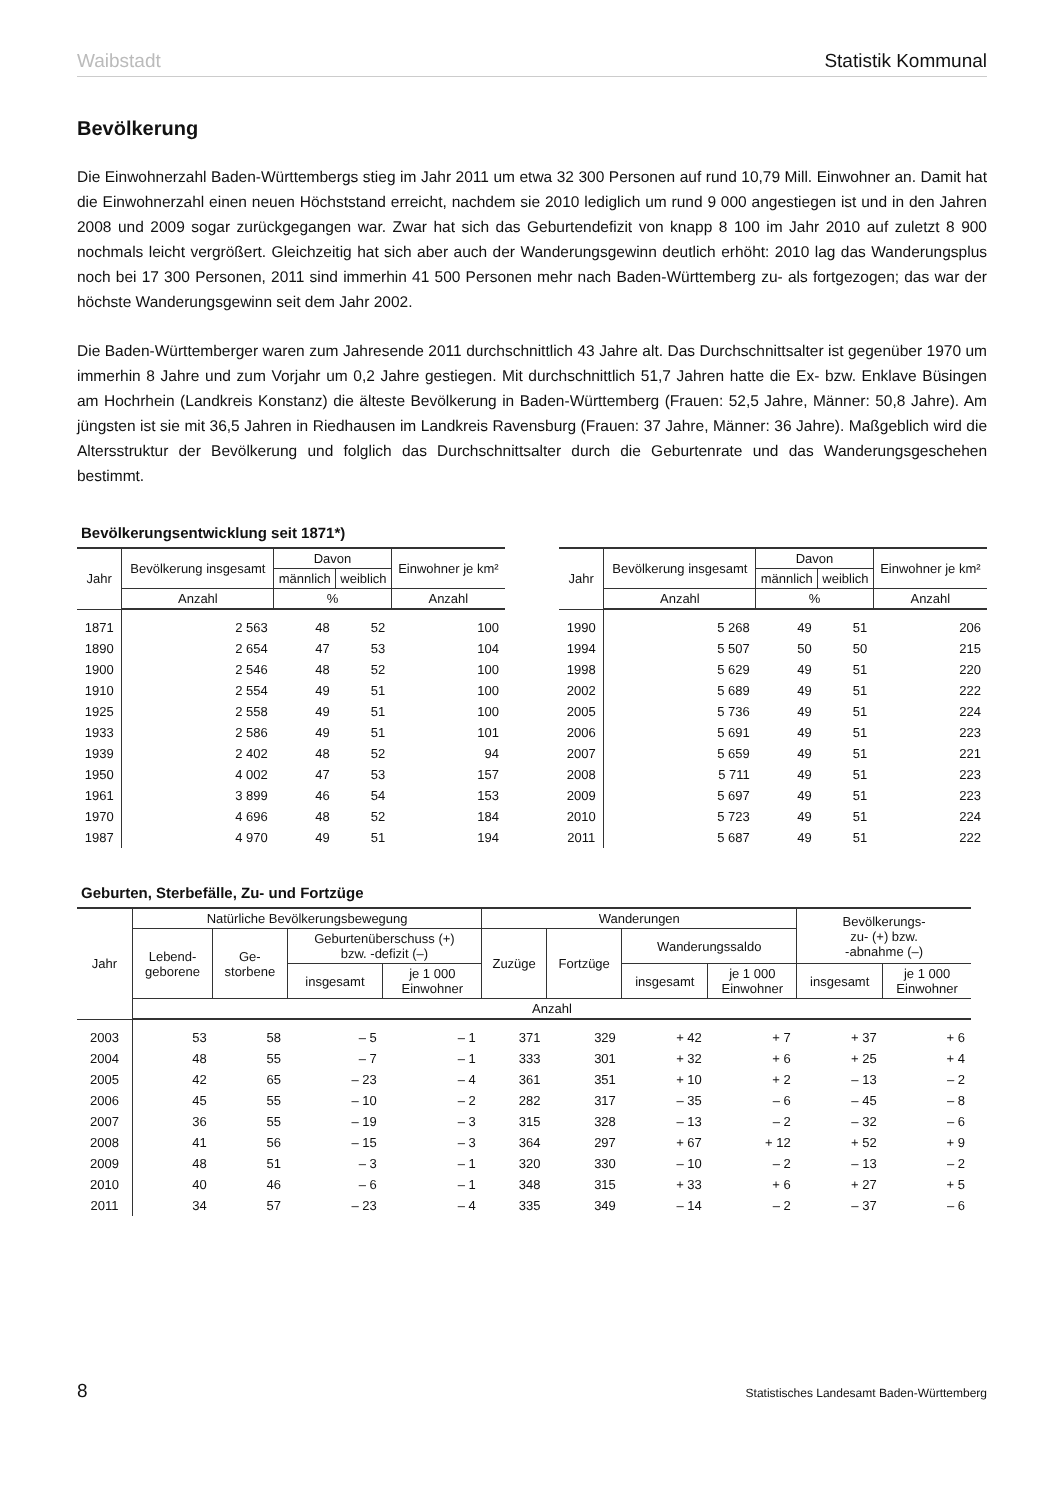Waibstadt Statistik Kommunal
Bevölkerung
Die Einwohnerzahl Baden-Württembergs stieg im Jahr 2011 um etwa 32 300 Personen auf rund 10,79 Mill. Einwohner an. Damit hat die Einwohnerzahl einen neuen Höchststand erreicht, nachdem sie 2010 lediglich um rund 9 000 angestiegen ist und in den Jahren 2008 und 2009 sogar zurückgegangen war. Zwar hat sich das Geburtendefizit von knapp 8 100 im Jahr 2010 auf zuletzt 8 900 nochmals leicht vergrößert. Gleichzeitig hat sich aber auch der Wanderungsgewinn deutlich erhöht: 2010 lag das Wanderungsplus noch bei 17 300 Personen, 2011 sind immerhin 41 500 Personen mehr nach Baden-Württemberg zu- als fortgezogen; das war der höchste Wanderungsgewinn seit dem Jahr 2002.
Die Baden-Württemberger waren zum Jahresende 2011 durchschnittlich 43 Jahre alt. Das Durchschnittsalter ist gegenüber 1970 um immerhin 8 Jahre und zum Vorjahr um 0,2 Jahre gestiegen. Mit durchschnittlich 51,7 Jahren hatte die Ex- bzw. Enklave Büsingen am Hochrhein (Landkreis Konstanz) die älteste Bevölkerung in Baden-Württemberg (Frauen: 52,5 Jahre, Männer: 50,8 Jahre). Am jüngsten ist sie mit 36,5 Jahren in Riedhausen im Landkreis Ravensburg (Frauen: 37 Jahre, Männer: 36 Jahre). Maßgeblich wird die Altersstruktur der Bevölkerung und folglich das Durchschnittsalter durch die Geburtenrate und das Wanderungsgeschehen bestimmt.
Bevölkerungsentwicklung seit 1871*)
| Jahr | Bevölkerung insgesamt | Davon | | Einwohner je km² |
| --- | --- | --- | --- | --- |
| | | männlich | weiblich | |
| | Anzahl | % | | Anzahl |
| 1871 | 2 563 | 48 | 52 | 100 |
| 1890 | 2 654 | 47 | 53 | 104 |
| 1900 | 2 546 | 48 | 52 | 100 |
| 1910 | 2 554 | 49 | 51 | 100 |
| 1925 | 2 558 | 49 | 51 | 100 |
| 1933 | 2 586 | 49 | 51 | 101 |
| 1939 | 2 402 | 48 | 52 | 94 |
| 1950 | 4 002 | 47 | 53 | 157 |
| 1961 | 3 899 | 46 | 54 | 153 |
| 1970 | 4 696 | 48 | 52 | 184 |
| 1987 | 4 970 | 49 | 51 | 194 |
| Jahr | Bevölkerung insgesamt | Davon | | Einwohner je km² |
| --- | --- | --- | --- | --- |
| | | männlich | weiblich | |
| | Anzahl | % | | Anzahl |
| 1990 | 5 268 | 49 | 51 | 206 |
| 1994 | 5 507 | 50 | 50 | 215 |
| 1998 | 5 629 | 49 | 51 | 220 |
| 2002 | 5 689 | 49 | 51 | 222 |
| 2005 | 5 736 | 49 | 51 | 224 |
| 2006 | 5 691 | 49 | 51 | 223 |
| 2007 | 5 659 | 49 | 51 | 221 |
| 2008 | 5 711 | 49 | 51 | 223 |
| 2009 | 5 697 | 49 | 51 | 223 |
| 2010 | 5 723 | 49 | 51 | 224 |
| 2011 | 5 687 | 49 | 51 | 222 |
Geburten, Sterbefälle, Zu- und Fortzüge
| Jahr | Natürliche Bevölkerungsbewegung | | | | Wanderungen | | | | Bevölkerungs- zu- (+) bzw. -abnahme (–) | |
| --- | --- | --- | --- | --- | --- | --- | --- | --- | --- | --- |
| | Lebend- geborene | Ge- storbene | Geburtenüberschuss (+) bzw. -defizit (–) | | Zuzüge | Fortzüge | Wanderungssaldo | | | |
| | | | insgesamt | je 1 000 Einwohner | | | insgesamt | je 1 000 Einwohner | insgesamt | je 1 000 Einwohner |
| | Anzahl | | | | | | | | | |
| 2003 | 53 | 58 | – 5 | – 1 | 371 | 329 | + 42 | + 7 | + 37 | + 6 |
| 2004 | 48 | 55 | – 7 | – 1 | 333 | 301 | + 32 | + 6 | + 25 | + 4 |
| 2005 | 42 | 65 | – 23 | – 4 | 361 | 351 | + 10 | + 2 | – 13 | – 2 |
| 2006 | 45 | 55 | – 10 | – 2 | 282 | 317 | – 35 | – 6 | – 45 | – 8 |
| 2007 | 36 | 55 | – 19 | – 3 | 315 | 328 | – 13 | – 2 | – 32 | – 6 |
| 2008 | 41 | 56 | – 15 | – 3 | 364 | 297 | + 67 | + 12 | + 52 | + 9 |
| 2009 | 48 | 51 | – 3 | – 1 | 320 | 330 | – 10 | – 2 | – 13 | – 2 |
| 2010 | 40 | 46 | – 6 | – 1 | 348 | 315 | + 33 | + 6 | + 27 | + 5 |
| 2011 | 34 | 57 | – 23 | – 4 | 335 | 349 | – 14 | – 2 | – 37 | – 6 |
8 Statistisches Landesamt Baden-Württemberg